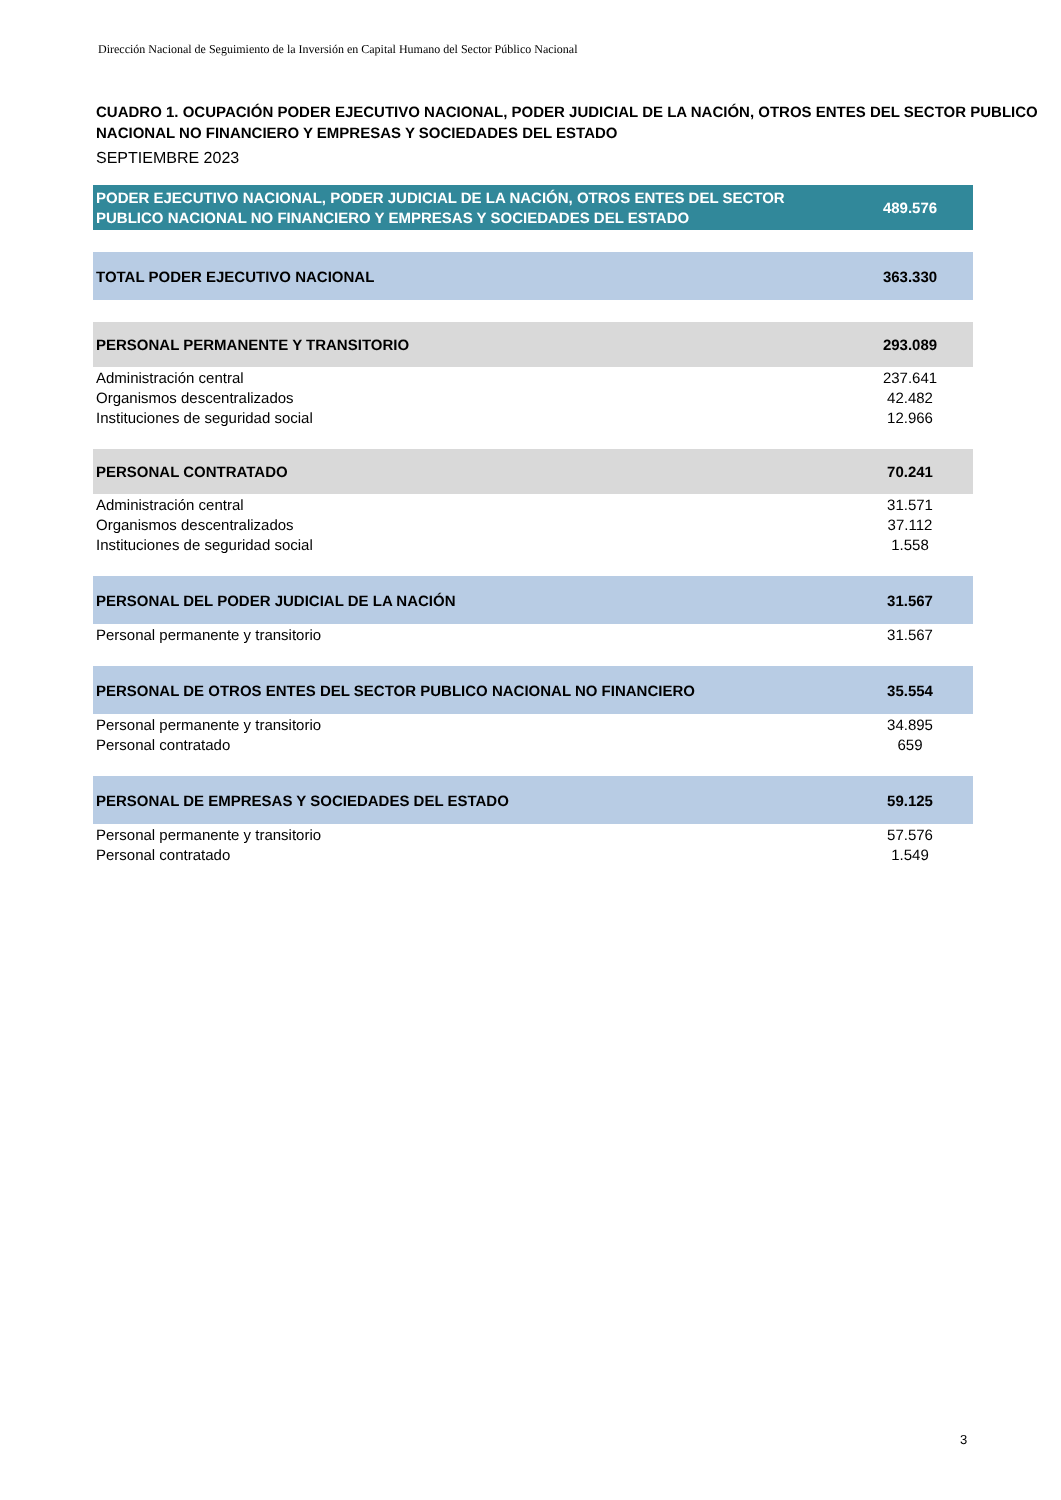Dirección Nacional de Seguimiento de la Inversión en Capital Humano del Sector Público Nacional
CUADRO 1. OCUPACIÓN PODER EJECUTIVO NACIONAL, PODER JUDICIAL DE LA NACIÓN, OTROS ENTES DEL SECTOR PUBLICO NACIONAL NO FINANCIERO Y EMPRESAS Y SOCIEDADES DEL ESTADO
SEPTIEMBRE 2023
| PODER EJECUTIVO NACIONAL, PODER JUDICIAL DE LA NACIÓN, OTROS ENTES DEL SECTOR PUBLICO NACIONAL NO FINANCIERO Y EMPRESAS Y SOCIEDADES DEL ESTADO | 489.576 |
| TOTAL PODER EJECUTIVO NACIONAL | 363.330 |
| PERSONAL PERMANENTE Y TRANSITORIO | 293.089 |
| Administración central | 237.641 |
| Organismos descentralizados | 42.482 |
| Instituciones de seguridad social | 12.966 |
| PERSONAL CONTRATADO | 70.241 |
| Administración central | 31.571 |
| Organismos descentralizados | 37.112 |
| Instituciones de seguridad social | 1.558 |
| PERSONAL DEL PODER JUDICIAL DE LA NACIÓN | 31.567 |
| Personal permanente y transitorio | 31.567 |
| PERSONAL DE OTROS ENTES DEL SECTOR PUBLICO NACIONAL NO FINANCIERO | 35.554 |
| Personal permanente y transitorio | 34.895 |
| Personal contratado | 659 |
| PERSONAL DE EMPRESAS Y SOCIEDADES DEL ESTADO | 59.125 |
| Personal permanente y transitorio | 57.576 |
| Personal contratado | 1.549 |
3